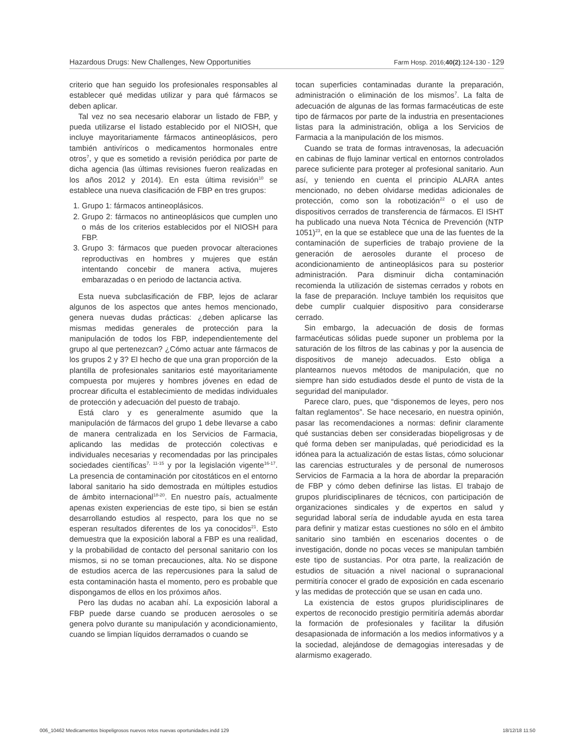Hazardous Drugs: New Challenges, New Opportunities Farm Hosp. 2016;40(2):124-130 - 129
criterio que han seguido los profesionales responsables al establecer qué medidas utilizar y para qué fármacos se deben aplicar.
Tal vez no sea necesario elaborar un listado de FBP, y pueda utilizarse el listado establecido por el NIOSH, que incluye mayoritariamente fármacos antineoplásicos, pero también antivíricos o medicamentos hormonales entre otros<sup>7</sup>, y que es sometido a revisión periódica por parte de dicha agencia (las últimas revisiones fueron realizadas en los años 2012 y 2014). En esta última revisión<sup>10</sup> se establece una nueva clasificación de FBP en tres grupos:
1. Grupo 1: fármacos antineoplásicos.
2. Grupo 2: fármacos no antineoplásicos que cumplen uno o más de los criterios establecidos por el NIOSH para FBP.
3. Grupo 3: fármacos que pueden provocar alteraciones reproductivas en hombres y mujeres que están intentando concebir de manera activa, mujeres embarazadas o en periodo de lactancia activa.
Esta nueva subclasificación de FBP, lejos de aclarar algunos de los aspectos que antes hemos mencionado, genera nuevas dudas prácticas: ¿deben aplicarse las mismas medidas generales de protección para la manipulación de todos los FBP, independientemente del grupo al que pertenezcan? ¿Cómo actuar ante fármacos de los grupos 2 y 3? El hecho de que una gran proporción de la plantilla de profesionales sanitarios esté mayoritariamente compuesta por mujeres y hombres jóvenes en edad de procrear dificulta el establecimiento de medidas individuales de protección y adecuación del puesto de trabajo.
Está claro y es generalmente asumido que la manipulación de fármacos del grupo 1 debe llevarse a cabo de manera centralizada en los Servicios de Farmacia, aplicando las medidas de protección colectivas e individuales necesarias y recomendadas por las principales sociedades científicas<sup>7, 11-15</sup> y por la legislación vigente<sup>16-17</sup>. La presencia de contaminación por citostáticos en el entorno laboral sanitario ha sido demostrada en múltiples estudios de ámbito internacional<sup>18-20</sup>. En nuestro país, actualmente apenas existen experiencias de este tipo, si bien se están desarrollando estudios al respecto, para los que no se esperan resultados diferentes de los ya conocidos<sup>21</sup>. Esto demuestra que la exposición laboral a FBP es una realidad, y la probabilidad de contacto del personal sanitario con los mismos, si no se toman precauciones, alta. No se dispone de estudios acerca de las repercusiones para la salud de esta contaminación hasta el momento, pero es probable que dispongamos de ellos en los próximos años.
Pero las dudas no acaban ahí. La exposición laboral a FBP puede darse cuando se producen aerosoles o se genera polvo durante su manipulación y acondicionamiento, cuando se limpian líquidos derramados o cuando se
tocan superficies contaminadas durante la preparación, administración o eliminación de los mismos<sup>7</sup>. La falta de adecuación de algunas de las formas farmacéuticas de este tipo de fármacos por parte de la industria en presentaciones listas para la administración, obliga a los Servicios de Farmacia a la manipulación de los mismos.
Cuando se trata de formas intravenosas, la adecuación en cabinas de flujo laminar vertical en entornos controlados parece suficiente para proteger al profesional sanitario. Aun así, y teniendo en cuenta el principio ALARA antes mencionado, no deben olvidarse medidas adicionales de protección, como son la robotización<sup>22</sup> o el uso de dispositivos cerrados de transferencia de fármacos. El ISHT ha publicado una nueva Nota Técnica de Prevención (NTP 1051)<sup>23</sup>, en la que se establece que una de las fuentes de la contaminación de superficies de trabajo proviene de la generación de aerosoles durante el proceso de acondicionamiento de antineoplásicos para su posterior administración. Para disminuir dicha contaminación recomienda la utilización de sistemas cerrados y robots en la fase de preparación. Incluye también los requisitos que debe cumplir cualquier dispositivo para considerarse cerrado.
Sin embargo, la adecuación de dosis de formas farmacéuticas sólidas puede suponer un problema por la saturación de los filtros de las cabinas y por la ausencia de dispositivos de manejo adecuados. Esto obliga a plantearnos nuevos métodos de manipulación, que no siempre han sido estudiados desde el punto de vista de la seguridad del manipulador.
Parece claro, pues, que “disponemos de leyes, pero nos faltan reglamentos”. Se hace necesario, en nuestra opinión, pasar las recomendaciones a normas: definir claramente qué sustancias deben ser consideradas biopeligrosas y de qué forma deben ser manipuladas, qué periodicidad es la idónea para la actualización de estas listas, cómo solucionar las carencias estructurales y de personal de numerosos Servicios de Farmacia a la hora de abordar la preparación de FBP y cómo deben definirse las listas. El trabajo de grupos pluridisciplinares de técnicos, con participación de organizaciones sindicales y de expertos en salud y seguridad laboral sería de indudable ayuda en esta tarea para definir y matizar estas cuestiones no sólo en el ámbito sanitario sino también en escenarios docentes o de investigación, donde no pocas veces se manipulan también este tipo de sustancias. Por otra parte, la realización de estudios de situación a nivel nacional o supranacional permitiría conocer el grado de exposición en cada escenario y las medidas de protección que se usan en cada uno.
La existencia de estos grupos pluridisciplinares de expertos de reconocido prestigio permitiría además abordar la formación de profesionales y facilitar la difusión desapasionada de información a los medios informativos y a la sociedad, alejándose de demagogias interesadas y de alarmismo exagerado.
006_10462 Medicamentos biopeligrosos nuevos retos nuevas oportunidades.indd 129 18/12/18 11:50